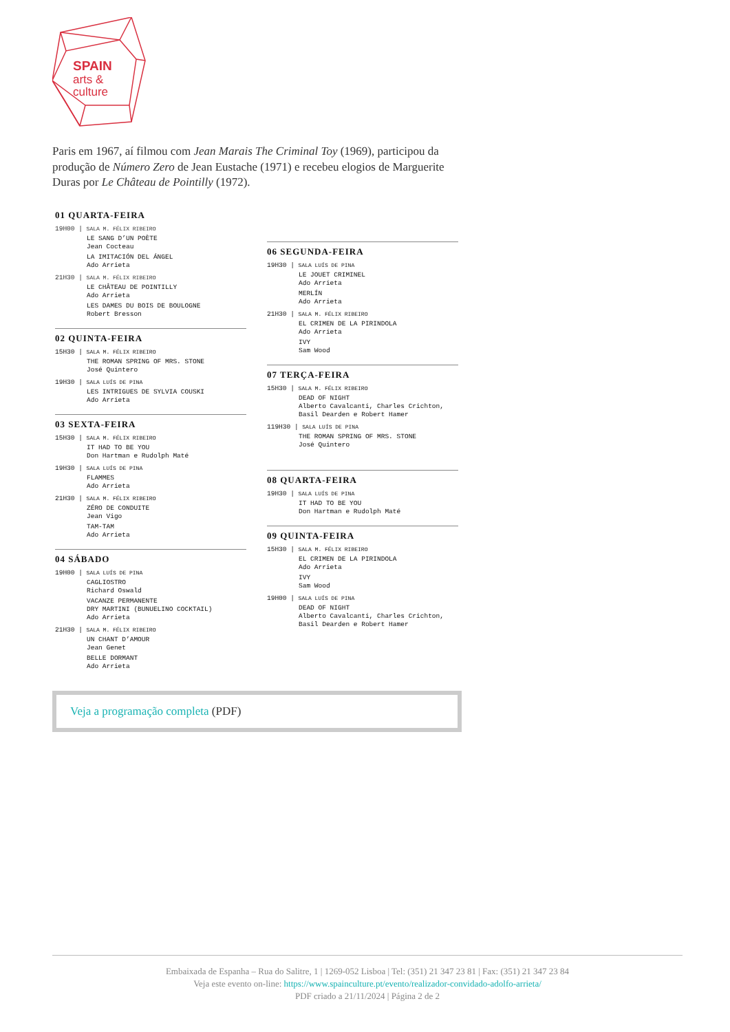SPAIN
arts &
culture
Paris em 1967, aí filmou com Jean Marais The Criminal Toy (1969), participou da produção de Número Zero de Jean Eustache (1971) e recebeu elogios de Marguerite Duras por Le Château de Pointilly (1972).
01 QUARTA-FEIRA
19H00 | SALA M. FÉLIX RIBEIRO
LE SANG D’UN POÈTE
Jean Cocteau
LA IMITACIÓN DEL ÁNGEL
Ado Arrieta
21H30 | SALA M. FÉLIX RIBEIRO
LE CHÂTEAU DE POINTILLY
Ado Arrieta
LES DAMES DU BOIS DE BOULOGNE
Robert Bresson
02 QUINTA-FEIRA
15H30 | SALA M. FÉLIX RIBEIRO
THE ROMAN SPRING OF MRS. STONE
José Quintero
19H30 | SALA LUÍS DE PINA
LES INTRIGUES DE SYLVIA COUSKI
Ado Arrieta
03 SEXTA-FEIRA
15H30 | SALA M. FÉLIX RIBEIRO
IT HAD TO BE YOU
Don Hartman e Rudolph Maté
19H30 | SALA LUÍS DE PINA
FLAMMES
Ado Arrieta
21H30 | SALA M. FÉLIX RIBEIRO
ZÉRO DE CONDUITE
Jean Vigo
TAM-TAM
Ado Arrieta
04 SÁBADO
19H00 | SALA LUÍS DE PINA
CAGLIOSTRO
Richard Oswald
VACANZE PERMANENTE
DRY MARTINI (BUNUELINO COCKTAIL)
Ado Arrieta
21H30 | SALA M. FÉLIX RIBEIRO
UN CHANT D’AMOUR
Jean Genet
BELLE DORMANT
Ado Arrieta
06 SEGUNDA-FEIRA
19H30 | SALA LUÍS DE PINA
LE JOUET CRIMINEL
Ado Arrieta
MERLÍN
Ado Arrieta
21H30 | SALA M. FÉLIX RIBEIRO
EL CRIMEN DE LA PIRINDOLA
Ado Arrieta
IVY
Sam Wood
07 TERÇA-FEIRA
15H30 | SALA M. FÉLIX RIBEIRO
DEAD OF NIGHT
Alberto Cavalcanti, Charles Crichton,
Basil Dearden e Robert Hamer
119H30 | SALA LUÍS DE PINA
THE ROMAN SPRING OF MRS. STONE
José Quintero
08 QUARTA-FEIRA
19H30 | SALA LUÍS DE PINA
IT HAD TO BE YOU
Don Hartman e Rudolph Maté
09 QUINTA-FEIRA
15H30 | SALA M. FÉLIX RIBEIRO
EL CRIMEN DE LA PIRINDOLA
Ado Arrieta
IVY
Sam Wood
19H00 | SALA LUÍS DE PINA
DEAD OF NIGHT
Alberto Cavalcanti, Charles Crichton,
Basil Dearden e Robert Hamer
Veja a programação completa (PDF)
Embaixada de Espanha – Rua do Salitre, 1 | 1269-052 Lisboa | Tel: (351) 21 347 23 81 | Fax: (351) 21 347 23 84
Veja este evento on-line: https://www.spainculture.pt/evento/realizador-convidado-adolfo-arrieta/
PDF criado a 21/11/2024 | Página 2 de 2